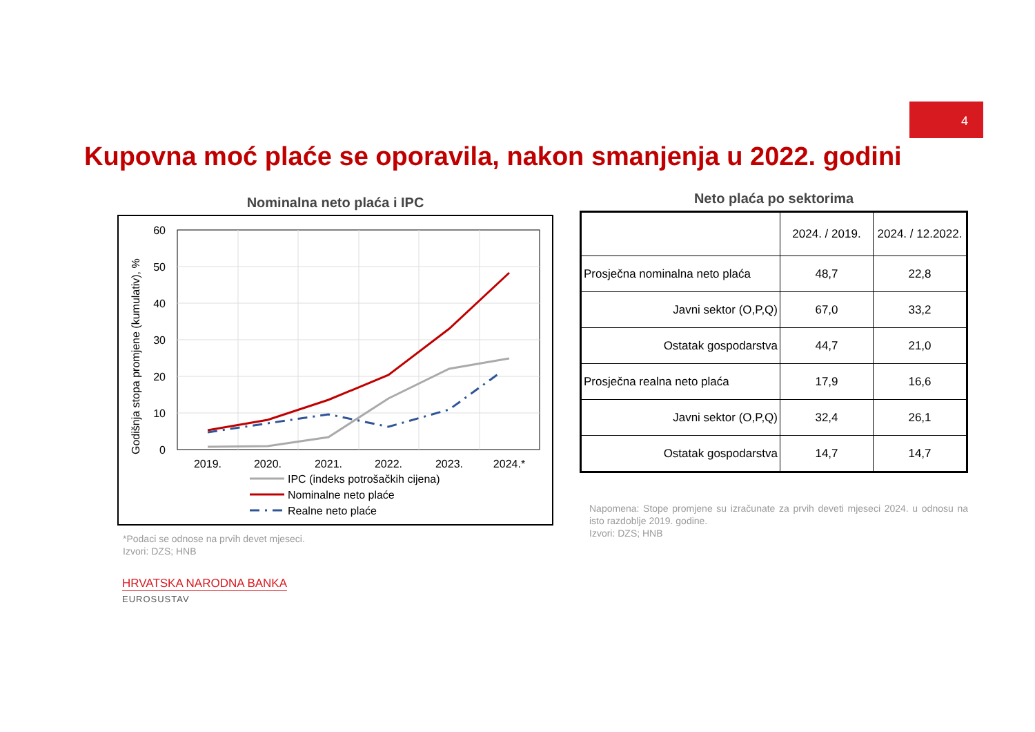4
Kupovna moć plaće se oporavila, nakon smanjenja u 2022. godini
Nominalna neto plaća i IPC
Godišnja stopa promjene (kumulativ), %
60
50
40
30
20
10
0
2019.
2020.
2021.
2022.
2023.
2024.*
IPC (indeks potrošačkih cijena)
Nominalne neto plaće
Realne neto plaće
*Podaci se odnose na prvih devet mjeseci.
Izvori: DZS; HNB
Neto plaća po sektorima
| | 2024. / 2019. | 2024. / 12.2022. |
| Prosječna nominalna neto plaća | 48,7 | 22,8 |
| Javni sektor (O,P,Q) | 67,0 | 33,2 |
| Ostatak gospodarstva | 44,7 | 21,0 |
| Prosječna realna neto plaća | 17,9 | 16,6 |
| Javni sektor (O,P,Q) | 32,4 | 26,1 |
| Ostatak gospodarstva | 14,7 | 14,7 |
Napomena: Stope promjene su izračunate za prvih deveti mjeseci 2024. u odnosu na isto razdoblje 2019. godine.
Izvori: DZS; HNB
HRVATSKA NARODNA BANKA
EUROSUSTAV